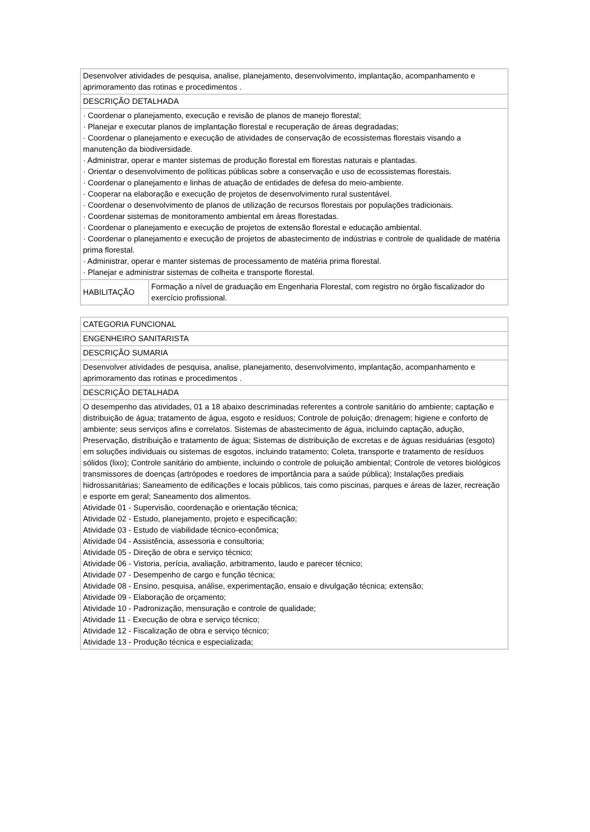| Desenvolver atividades de pesquisa, analise, planejamento, desenvolvimento, implantação, acompanhamento e aprimoramento das rotinas e procedimentos . | |
| DESCRIÇÃO DETALHADA | |
| · Coordenar o planejamento, execução e revisão de planos de manejo florestal; · Planejar e executar planos de implantação florestal e recuperação de áreas degradadas; · Coordenar o planejamento e execução de atividades de conservação de ecossistemas florestais visando a manutenção da biodiversidade. · Administrar, operar e manter sistemas de produção florestal em florestas naturais e plantadas. · Orientar o desenvolvimento de políticas públicas sobre a conservação e uso de ecossistemas florestais. · Coordenar o planejamento e linhas de atuação de entidades de defesa do meio-ambiente. · Cooperar na elaboração e execução de projetos de desenvolvimento rural sustentável. · Coordenar o desenvolvimento de planos de utilização de recursos florestais por populações tradicionais. · Coordenar sistemas de monitoramento ambiental em áreas florestadas. · Coordenar o planejamento e execução de projetos de extensão florestal e educação ambiental. · Coordenar o planejamento e execução de projetos de abastecimento de indústrias e controle de qualidade de matéria prima florestal. · Administrar, operar e manter sistemas de processamento de matéria prima florestal. · Planejar e administrar sistemas de colheita e transporte florestal. | |
| HABILITAÇÃO | Formação a nível de graduação em Engenharia Florestal, com registro no órgão fiscalizador do exercício profissional. |
| CATEGORIA FUNCIONAL |
| ENGENHEIRO SANITARISTA |
| DESCRIÇÃO SUMARIA |
| Desenvolver atividades de pesquisa, analise, planejamento, desenvolvimento, implantação, acompanhamento e aprimoramento das rotinas e procedimentos . |
| DESCRIÇÃO DETALHADA |
| O desempenho das atividades, 01 a 18 abaixo descriminadas referentes a controle sanitário do ambiente; captação e distribuição de água; tratamento de água, esgoto e resíduos; Controle de poluição; drenagem; higiene e conforto de ambiente; seus serviços afins e correlatos. Sistemas de abastecimento de água, incluindo captação, adução, Preservação, distribuição e tratamento de água; Sistemas de distribuição de excretas e de águas residuárias (esgoto) em soluções individuais ou sistemas de esgotos, incluindo tratamento; Coleta, transporte e tratamento de resíduos sólidos (lixo); Controle sanitário do ambiente, incluindo o controle de poluição ambiental; Controle de vetores biológicos transmissores de doenças (artrópodes e roedores de importância para a saúde pública); Instalações prediais hidrossanitárias; Saneamento de edificações e locais públicos, tais como piscinas, parques e áreas de lazer, recreação e esporte em geral; Saneamento dos alimentos. Atividade 01 - Supervisão, coordenação e orientação técnica; Atividade 02 - Estudo, planejamento, projeto e especificação; Atividade 03 - Estudo de viabilidade técnico-econômica; Atividade 04 - Assistência, assessoria e consultoria; Atividade 05 - Direção de obra e serviço técnico; Atividade 06 - Vistoria, perícia, avaliação, arbitramento, laudo e parecer técnico; Atividade 07 - Desempenho de cargo e função técnica; Atividade 08 - Ensino, pesquisa, análise, experimentação, ensaio e divulgação técnica; extensão; Atividade 09 - Elaboração de orçamento; Atividade 10 - Padronização, mensuração e controle de qualidade; Atividade 11 - Execução de obra e serviço técnico; Atividade 12 - Fiscalização de obra e serviço técnico; Atividade 13 - Produção técnica e especializada; |